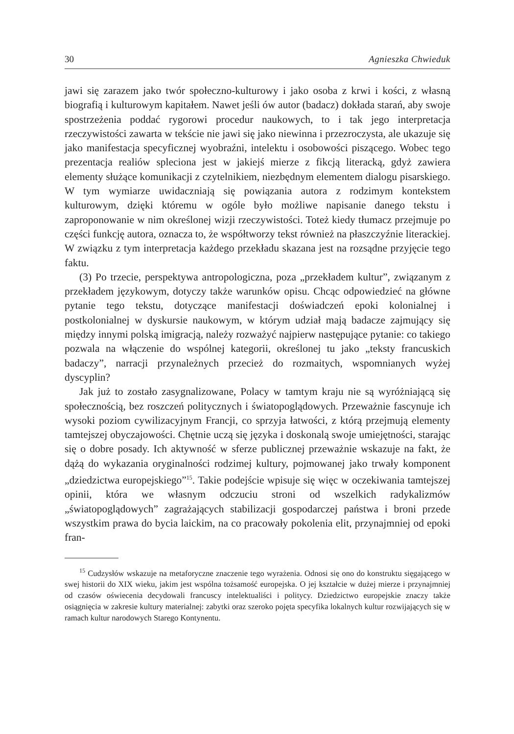30 Agnieszka Chwieduk
jawi się zarazem jako twór społeczno-kulturowy i jako osoba z krwi i kości, z własną biografią i kulturowym kapitałem. Nawet jeśli ów autor (badacz) dokłada starań, aby swoje spostrzeżenia poddać rygorowi procedur naukowych, to i tak jego interpretacja rzeczywistości zawarta w tekście nie jawi się jako niewinna i przezroczysta, ale ukazuje się jako manifestacja specyficznej wyobraźni, intelektu i osobowości piszącego. Wobec tego prezentacja realiów spleciona jest w jakiejś mierze z fikcją literacką, gdyż zawiera elementy służące komunikacji z czytelnikiem, niezbędnym elementem dialogu pisarskiego. W tym wymiarze uwidaczniają się powiązania autora z rodzimym kontekstem kulturowym, dzięki któremu w ogóle było możliwe napisanie danego tekstu i zaproponowanie w nim określonej wizji rzeczywistości. Toteż kiedy tłumacz przejmuje po części funkcję autora, oznacza to, że współtworzy tekst również na płaszczyźnie literackiej. W związku z tym interpretacja każdego przekładu skazana jest na rozsądne przyjęcie tego faktu.
(3) Po trzecie, perspektywa antropologiczna, poza „przekładem kultur”, związanym z przekładem językowym, dotyczy także warunków opisu. Chcąc odpowiedzieć na główne pytanie tego tekstu, dotyczące manifestacji doświadczeń epoki kolonialnej i postkolonialnej w dyskursie naukowym, w którym udział mają badacze zajmujący się między innymi polską imigracją, należy rozważyć najpierw następujące pytanie: co takiego pozwala na włączenie do wspólnej kategorii, określonej tu jako „teksty francuskich badaczy”, narracji przynależnych przecież do rozmaitych, wspomnianych wyżej dyscyplin?
Jak już to zostało zasygnalizowane, Polacy w tamtym kraju nie są wyróżniającą się społecznością, bez roszczeń politycznych i światopoglądowych. Przeważnie fascynuje ich wysoki poziom cywilizacyjnym Francji, co sprzyja łatwości, z którą przejmują elementy tamtejszej obyczajowości. Chętnie uczą się języka i doskonalą swoje umiejętności, starając się o dobre posady. Ich aktywność w sferze publicznej przeważnie wskazuje na fakt, że dążą do wykazania oryginalności rodzimej kultury, pojmowanej jako trwały komponent „dziedzictwa europejskiego”<sup>15</sup>. Takie podejście wpisuje się więc w oczekiwania tamtejszej opinii, która we własnym odczuciu stroni od wszelkich radykalizmów „światopoglądowych” zagrażających stabilizacji gospodarczej państwa i broni przede wszystkim prawa do bycia laickim, na co pracowały pokolenia elit, przynajmniej od epoki fran-
<sup>15</sup> Cudzysłów wskazuje na metaforyczne znaczenie tego wyrażenia. Odnosi się ono do konstruktu sięgającego w swej historii do XIX wieku, jakim jest wspólna tożsamość europejska. O jej kształcie w dużej mierze i przynajmniej od czasów oświecenia decydowali francuscy intelektualiści i politycy. Dziedzictwo europejskie znaczy także osiągnięcia w zakresie kultury materialnej: zabytki oraz szeroko pojęta specyfika lokalnych kultur rozwijających się w ramach kultur narodowych Starego Kontynentu.